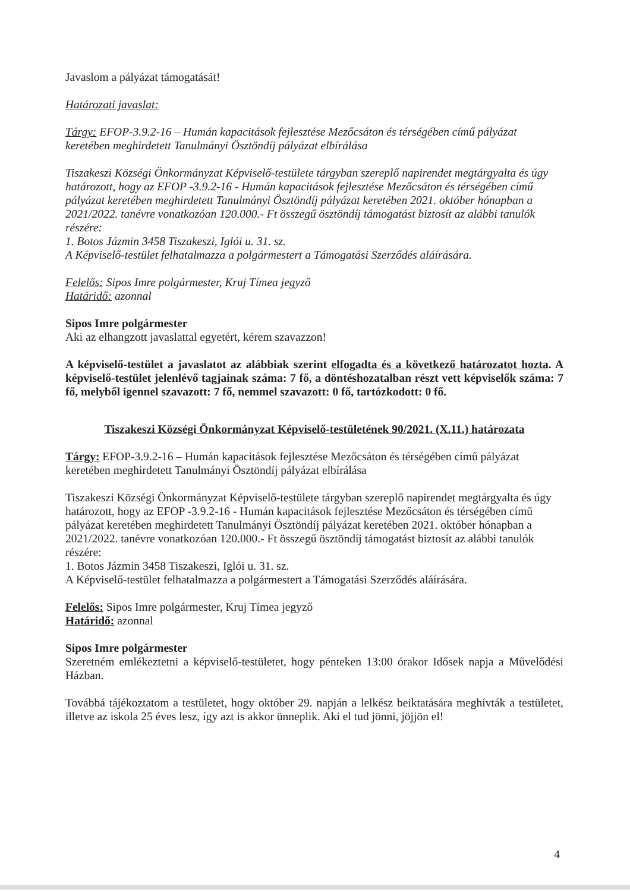Javaslom a pályázat támogatását!
Határozati javaslat:
Tárgy: EFOP-3.9.2-16 – Humán kapacitások fejlesztése Mezőcsáton és térségében című pályázat keretében meghirdetett Tanulmányi Ösztöndíj pályázat elbírálása
Tiszakeszi Községi Önkormányzat Képviselő-testülete tárgyban szereplő napirendet megtárgyalta és úgy határozott, hogy az EFOP -3.9.2-16 - Humán kapacitások fejlesztése Mezőcsáton és térségében című pályázat keretében meghirdetett Tanulmányi Ösztöndíj pályázat keretében 2021. október hónapban a 2021/2022. tanévre vonatkozóan 120.000.- Ft összegű ösztöndíj támogatást biztosít az alábbi tanulók részére:
1. Botos Jázmin 3458 Tiszakeszi, Iglói u. 31. sz.
A Képviselő-testület felhatalmazza a polgármestert a Támogatási Szerződés aláírására.
Felelős: Sipos Imre polgármester, Kruj Tímea jegyző
Határidő: azonnal
Sipos Imre polgármester
Aki az elhangzott javaslattal egyetért, kérem szavazzon!
A képviselő-testület a javaslatot az alábbiak szerint elfogadta és a következő határozatot hozta. A képviselő-testület jelenlévő tagjainak száma: 7 fő, a döntéshozatalban részt vett képviselők száma: 7 fő, melyből igennel szavazott: 7 fő, nemmel szavazott: 0 fő, tartózkodott: 0 fő.
Tiszakeszi Községi Önkormányzat Képviselő-testületének 90/2021. (X.11.) határozata
Tárgy: EFOP-3.9.2-16 – Humán kapacitások fejlesztése Mezőcsáton és térségében című pályázat keretében meghirdetett Tanulmányi Ösztöndíj pályázat elbírálása
Tiszakeszi Községi Önkormányzat Képviselő-testülete tárgyban szereplő napirendet megtárgyalta és úgy határozott, hogy az EFOP -3.9.2-16 - Humán kapacitások fejlesztése Mezőcsáton és térségében című pályázat keretében meghirdetett Tanulmányi Ösztöndíj pályázat keretében 2021. október hónapban a 2021/2022. tanévre vonatkozóan 120.000.- Ft összegű ösztöndíj támogatást biztosít az alábbi tanulók részére:
1. Botos Jázmin 3458 Tiszakeszi, Iglói u. 31. sz.
A Képviselő-testület felhatalmazza a polgármestert a Támogatási Szerződés aláírására.
Felelős: Sipos Imre polgármester, Kruj Tímea jegyző
Határidő: azonnal
Sipos Imre polgármester
Szeretném emlékeztetni a képviselő-testületet, hogy pénteken 13:00 órakor Idősek napja a Művelődési Házban.
Továbbá tájékoztatom a testületet, hogy október 29. napján a lelkész beiktatására meghívták a testületet, illetve az iskola 25 éves lesz, így azt is akkor ünneplik. Aki el tud jönni, jöjjön el!
4